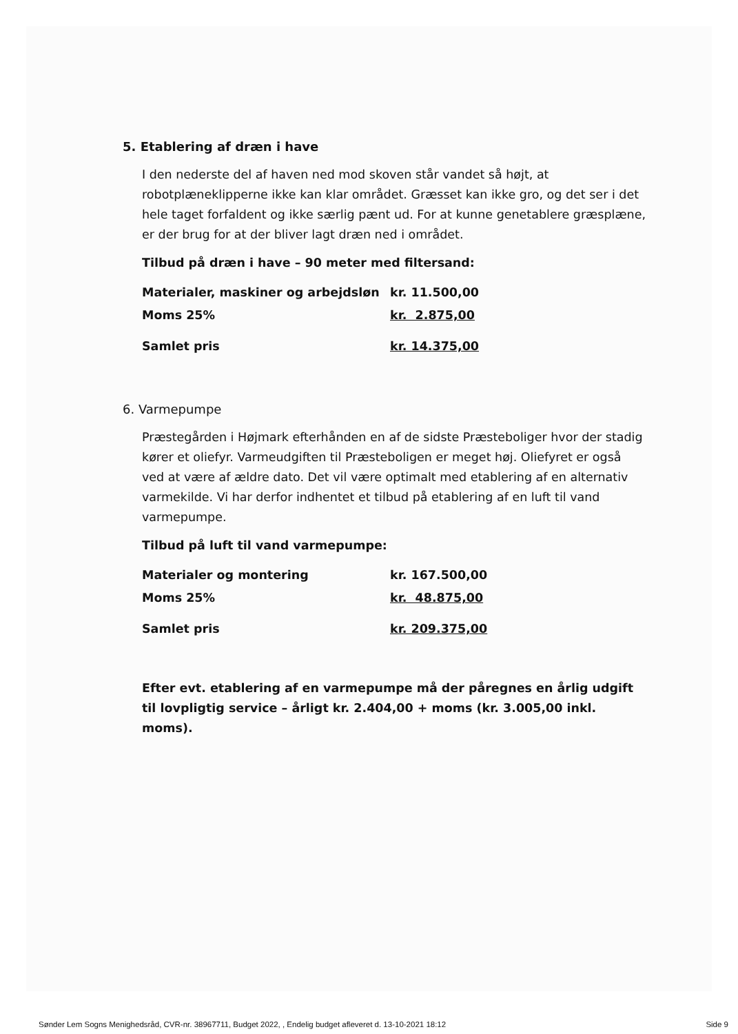5. Etablering af dræn i have
I den nederste del af haven ned mod skoven står vandet så højt, at robotplæneklipperne ikke kan klar området. Græsset kan ikke gro, og det ser i det hele taget forfaldent og ikke særlig pænt ud. For at kunne genetablere græsplæne, er der brug for at der bliver lagt dræn ned i området.
Tilbud på dræn i have – 90 meter med filtersand:
| Materialer, maskiner og arbejdsløn | kr. 11.500,00 |
| Moms 25% | kr. 2.875,00 |
| Samlet pris | kr. 14.375,00 |
6. Varmepumpe
Præstegården i Højmark efterhånden en af de sidste Præsteboliger hvor der stadig kører et oliefyr. Varmeudgiften til Præsteboligen er meget høj. Oliefyret er også ved at være af ældre dato. Det vil være optimalt med etablering af en alternativ varmekilde. Vi har derfor indhentet et tilbud på etablering af en luft til vand varmepumpe.
Tilbud på luft til vand varmepumpe:
| Materialer og montering | kr. 167.500,00 |
| Moms 25% | kr. 48.875,00 |
| Samlet pris | kr. 209.375,00 |
Efter evt. etablering af en varmepumpe må der påregnes en årlig udgift til lovpligtig service – årligt kr. 2.404,00 + moms (kr. 3.005,00 inkl. moms).
Sønder Lem Sogns Menighedsråd, CVR-nr. 38967711, Budget 2022, , Endelig budget afleveret d. 13-10-2021 18:12 Side 9